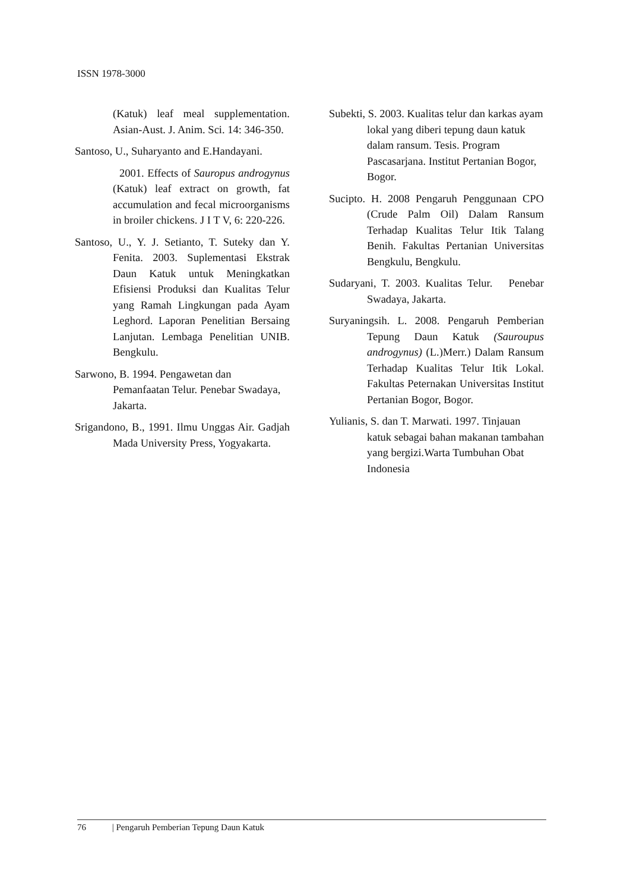ISSN 1978-3000
(Katuk) leaf meal supplementation. Asian-Aust. J. Anim. Sci. 14: 346-350.
Santoso, U., Suharyanto and E.Handayani.
2001. Effects of Sauropus androgynus (Katuk) leaf extract on growth, fat accumulation and fecal microorganisms in broiler chickens. J I T V, 6: 220-226.
Santoso, U., Y. J. Setianto, T. Suteky dan Y. Fenita. 2003. Suplementasi Ekstrak Daun Katuk untuk Meningkatkan Efisiensi Produksi dan Kualitas Telur yang Ramah Lingkungan pada Ayam Leghord. Laporan Penelitian Bersaing Lanjutan. Lembaga Penelitian UNIB. Bengkulu.
Sarwono, B. 1994. Pengawetan dan Pemanfaatan Telur. Penebar Swadaya, Jakarta.
Srigandono, B., 1991. Ilmu Unggas Air. Gadjah Mada University Press, Yogyakarta.
Subekti, S. 2003. Kualitas telur dan karkas ayam lokal yang diberi tepung daun katuk dalam ransum. Tesis. Program Pascasarjana. Institut Pertanian Bogor, Bogor.
Sucipto. H. 2008 Pengaruh Penggunaan CPO (Crude Palm Oil) Dalam Ransum Terhadap Kualitas Telur Itik Talang Benih. Fakultas Pertanian Universitas Bengkulu, Bengkulu.
Sudaryani, T. 2003. Kualitas Telur. Penebar Swadaya, Jakarta.
Suryaningsih. L. 2008. Pengaruh Pemberian Tepung Daun Katuk (Sauroupus androgynus) (L.)Merr.) Dalam Ransum Terhadap Kualitas Telur Itik Lokal. Fakultas Peternakan Universitas Institut Pertanian Bogor, Bogor.
Yulianis, S. dan T. Marwati. 1997. Tinjauan katuk sebagai bahan makanan tambahan yang bergizi.Warta Tumbuhan Obat Indonesia
76 | Pengaruh Pemberian Tepung Daun Katuk